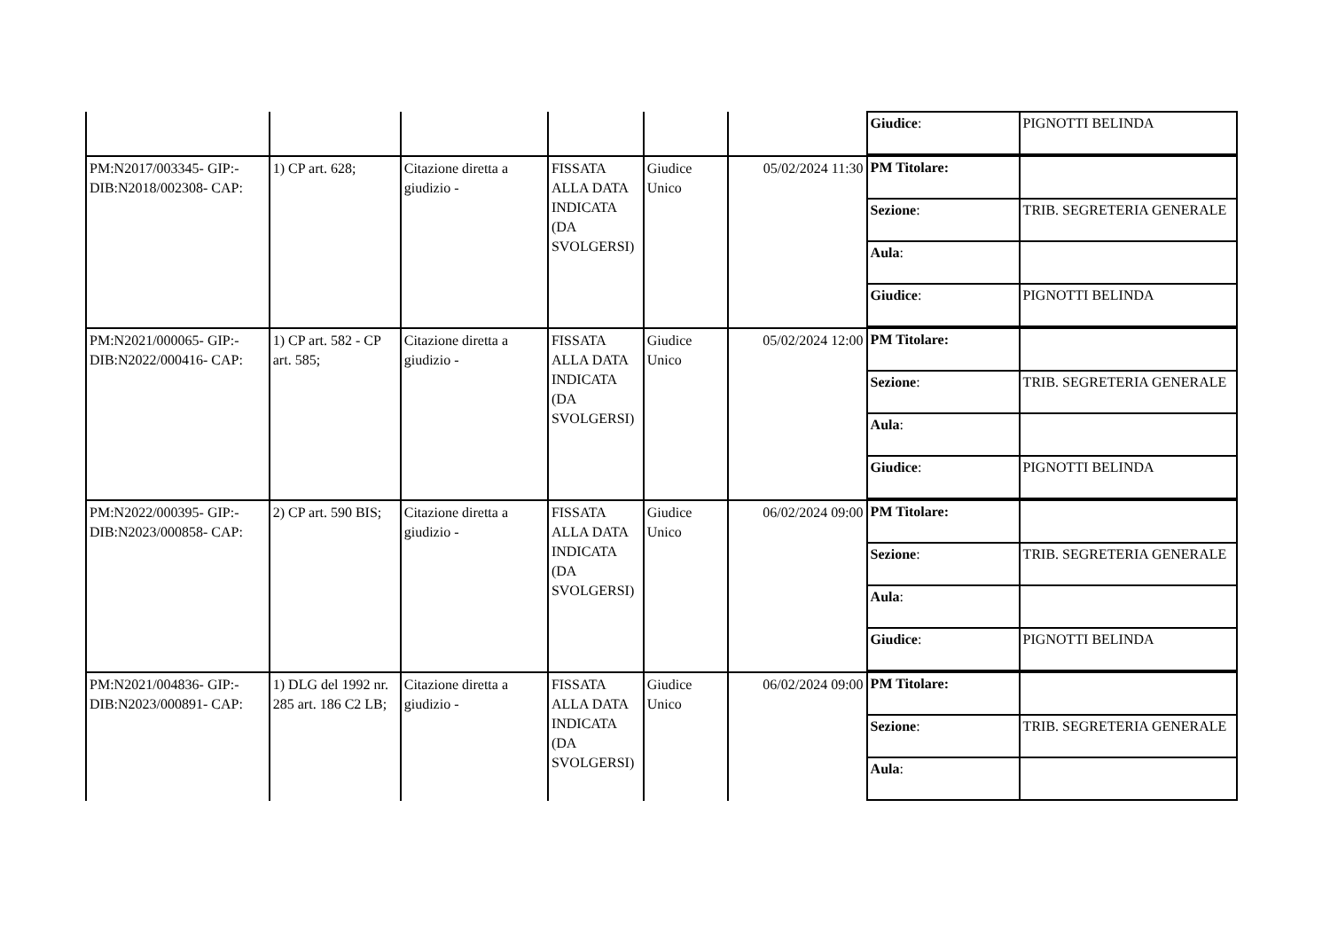| | | | | | | / Giudice : / PIGNOTTI BELINDA / |
| PM:N2017/003345- GIP:- DIB:N2018/002308- CAP: | 1) CP art. 628; | Citazione diretta a giudizio - | FISSATA ALLA DATA INDICATA (DA SVOLGERSI) | Giudice Unico | 05/02/2024 11:30 | / PM Titolare: / / / Sezione : / TRIB. SEGRETERIA GENERALE / / Aula : / / / Giudice : / PIGNOTTI BELINDA / |
| PM:N2021/000065- GIP:- DIB:N2022/000416- CAP: | 1) CP art. 582 - CP art. 585; | Citazione diretta a giudizio - | FISSATA ALLA DATA INDICATA (DA SVOLGERSI) | Giudice Unico | 05/02/2024 12:00 | / PM Titolare: / / / Sezione : / TRIB. SEGRETERIA GENERALE / / Aula : / / / Giudice : / PIGNOTTI BELINDA / |
| PM:N2022/000395- GIP:- DIB:N2023/000858- CAP: | 2) CP art. 590 BIS; | Citazione diretta a giudizio - | FISSATA ALLA DATA INDICATA (DA SVOLGERSI) | Giudice Unico | 06/02/2024 09:00 | / PM Titolare: / / / Sezione : / TRIB. SEGRETERIA GENERALE / / Aula : / / / Giudice : / PIGNOTTI BELINDA / |
| PM:N2021/004836- GIP:- DIB:N2023/000891- CAP: | 1) DLG del 1992 nr. 285 art. 186 C2 LB; | Citazione diretta a giudizio - | FISSATA ALLA DATA INDICATA (DA SVOLGERSI) | Giudice Unico | 06/02/2024 09:00 | / PM Titolare: / / / Sezione : / TRIB. SEGRETERIA GENERALE / / Aula : / / |